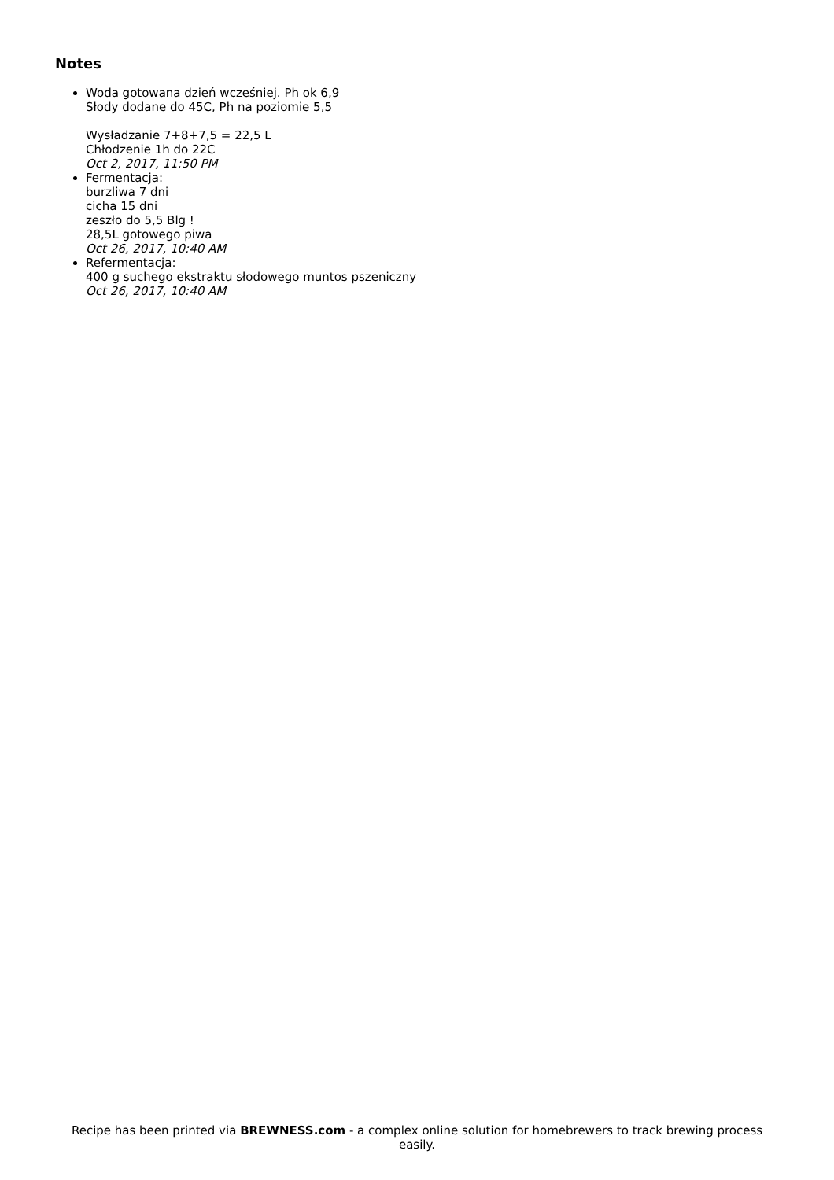Notes
Woda gotowana dzień wcześniej. Ph ok 6,9
Słody dodane do 45C, Ph na poziomie 5,5
Wysładzanie 7+8+7,5 = 22,5 L
Chłodzenie 1h do 22C
Oct 2, 2017, 11:50 PM
Fermentacja:
burzliwa 7 dni
cicha 15 dni
zeszło do 5,5 Blg !
28,5L gotowego piwa
Oct 26, 2017, 10:40 AM
Refermentacja:
400 g suchego ekstraktu słodowego muntos pszeniczny
Oct 26, 2017, 10:40 AM
Recipe has been printed via BREWNESS.com - a complex online solution for homebrewers to track brewing process easily.